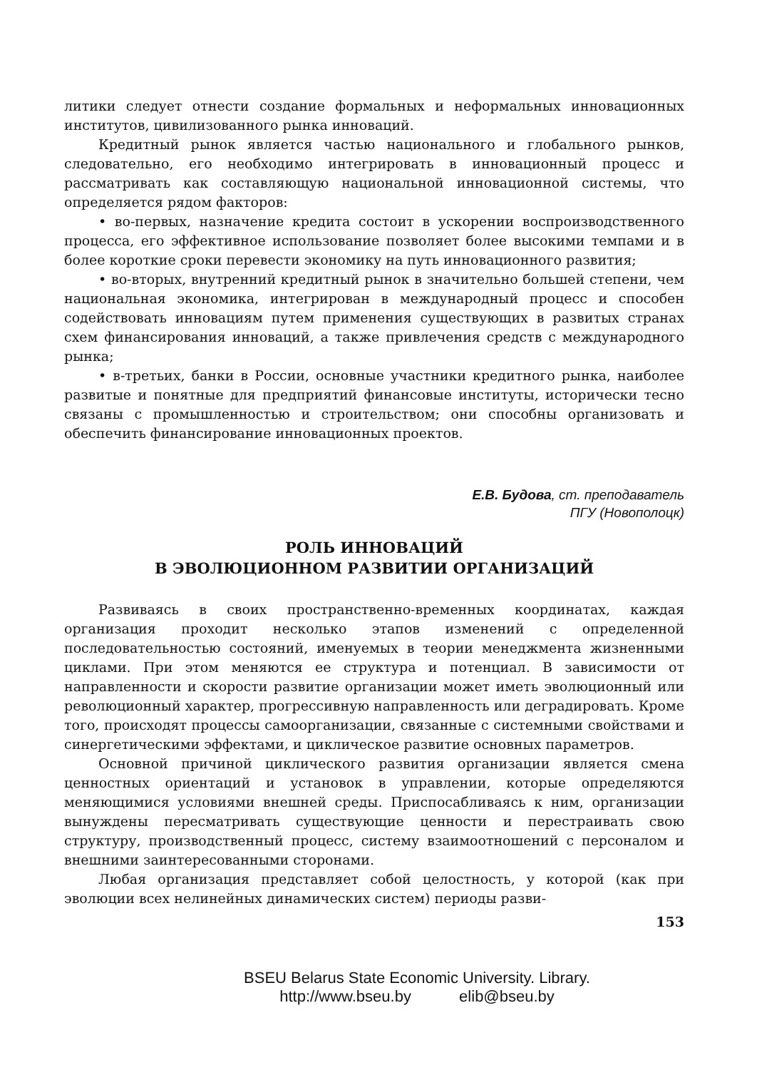литики следует отнести создание формальных и неформальных инновационных институтов, цивилизованного рынка инноваций.
Кредитный рынок является частью национального и глобального рынков, следовательно, его необходимо интегрировать в инновационный процесс и рассматривать как составляющую национальной инновационной системы, что определяется рядом факторов:
• во-первых, назначение кредита состоит в ускорении воспроизводственного процесса, его эффективное использование позволяет более высокими темпами и в более короткие сроки перевести экономику на путь инновационного развития;
• во-вторых, внутренний кредитный рынок в значительно большей степени, чем национальная экономика, интегрирован в международный процесс и способен содействовать инновациям путем применения существующих в развитых странах схем финансирования инноваций, а также привлечения средств с международного рынка;
• в-третьих, банки в России, основные участники кредитного рынка, наиболее развитые и понятные для предприятий финансовые институты, исторически тесно связаны с промышленностью и строительством; они способны организовать и обеспечить финансирование инновационных проектов.
Е.В. Будова, ст. преподаватель
ПГУ (Новополоцк)
РОЛЬ ИННОВАЦИЙ
В ЭВОЛЮЦИОННОМ РАЗВИТИИ ОРГАНИЗАЦИЙ
Развиваясь в своих пространственно-временных координатах, каждая организация проходит несколько этапов изменений с определенной последовательностью состояний, именуемых в теории менеджмента жизненными циклами. При этом меняются ее структура и потенциал. В зависимости от направленности и скорости развитие организации может иметь эволюционный или революционный характер, прогрессивную направленность или деградировать. Кроме того, происходят процессы самоорганизации, связанные с системными свойствами и синергетическими эффектами, и циклическое развитие основных параметров.
Основной причиной циклического развития организации является смена ценностных ориентаций и установок в управлении, которые определяются меняющимися условиями внешней среды. Приспосабливаясь к ним, организации вынуждены пересматривать существующие ценности и перестраивать свою структуру, производственный процесс, систему взаимоотношений с персоналом и внешними заинтересованными сторонами.
Любая организация представляет собой целостность, у которой (как при эволюции всех нелинейных динамических систем) периоды разви-
153
BSEU Belarus State Economic University. Library.
http://www.bseu.by elib@bseu.by